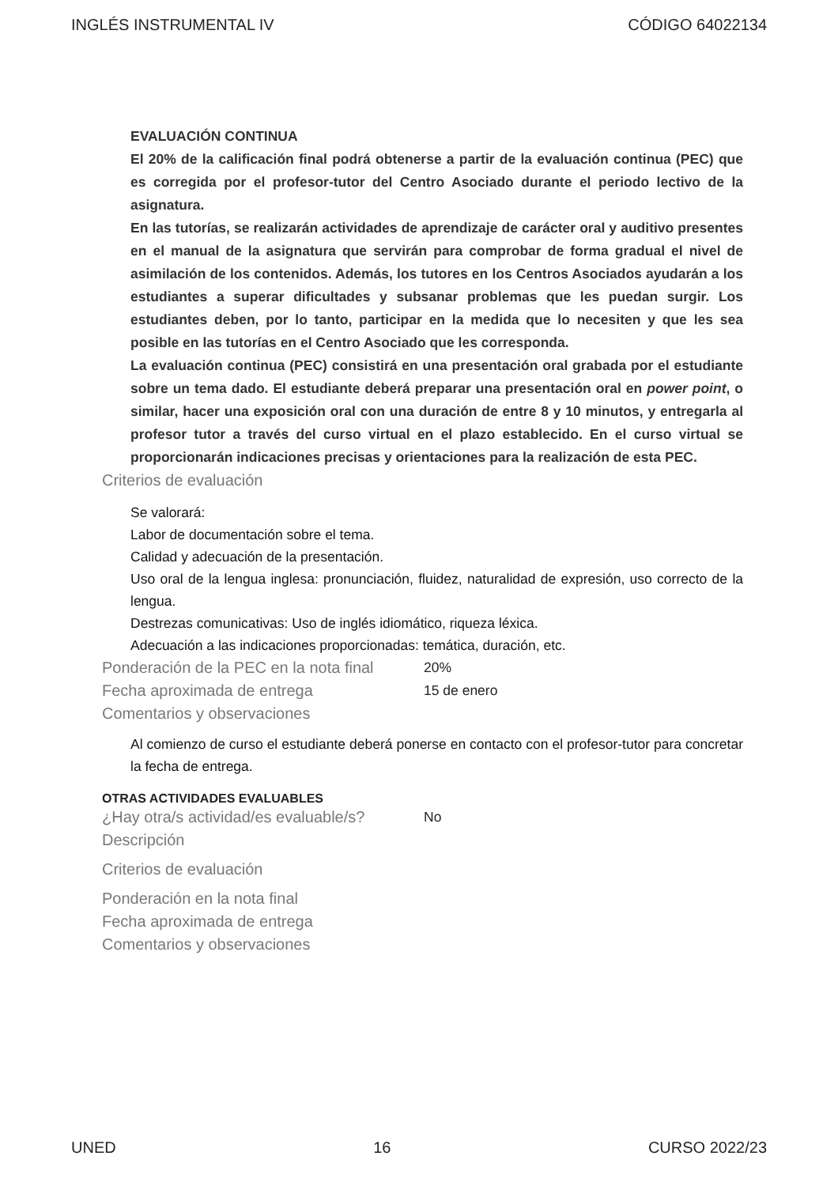INGLÉS INSTRUMENTAL IV CÓDIGO 64022134
EVALUACIÓN CONTINUA
El 20% de la calificación final podrá obtenerse a partir de la evaluación continua (PEC) que es corregida por el profesor-tutor del Centro Asociado durante el periodo lectivo de la asignatura.
En las tutorías, se realizarán actividades de aprendizaje de carácter oral y auditivo presentes en el manual de la asignatura que servirán para comprobar de forma gradual el nivel de asimilación de los contenidos. Además, los tutores en los Centros Asociados ayudarán a los estudiantes a superar dificultades y subsanar problemas que les puedan surgir. Los estudiantes deben, por lo tanto, participar en la medida que lo necesiten y que les sea posible en las tutorías en el Centro Asociado que les corresponda.
La evaluación continua (PEC) consistirá en una presentación oral grabada por el estudiante sobre un tema dado. El estudiante deberá preparar una presentación oral en power point, o similar, hacer una exposición oral con una duración de entre 8 y 10 minutos, y entregarla al profesor tutor a través del curso virtual en el plazo establecido. En el curso virtual se proporcionarán indicaciones precisas y orientaciones para la realización de esta PEC.
Criterios de evaluación
Se valorará:
Labor de documentación sobre el tema.
Calidad y adecuación de la presentación.
Uso oral de la lengua inglesa: pronunciación, fluidez, naturalidad de expresión, uso correcto de la lengua.
Destrezas comunicativas: Uso de inglés idiomático, riqueza léxica.
Adecuación a las indicaciones proporcionadas: temática, duración, etc.
Ponderación de la PEC en la nota final 20%
Fecha aproximada de entrega 15 de enero
Comentarios y observaciones
Al comienzo de curso el estudiante deberá ponerse en contacto con el profesor-tutor para concretar la fecha de entrega.
OTRAS ACTIVIDADES EVALUABLES
¿Hay otra/s actividad/es evaluable/s? No
Descripción
Criterios de evaluación
Ponderación en la nota final
Fecha aproximada de entrega
Comentarios y observaciones
UNED 16 CURSO 2022/23